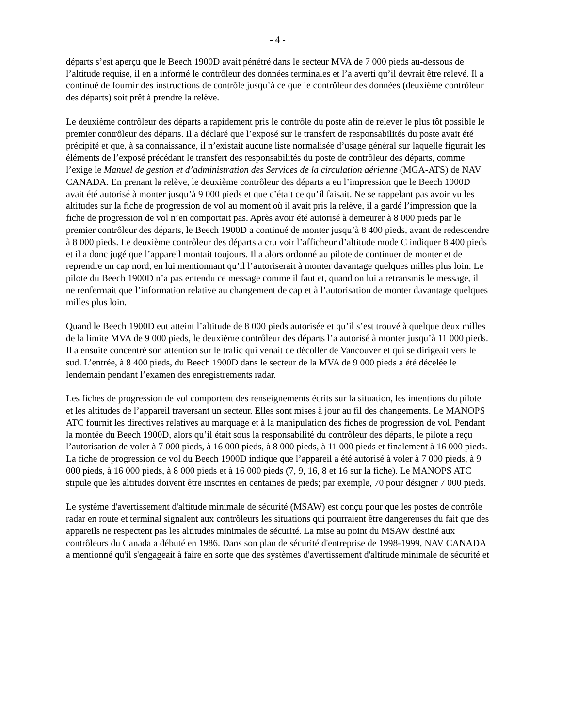- 4 -
départs s’est aperçu que le Beech 1900D avait pénétré dans le secteur MVA de 7 000 pieds au-dessous de l’altitude requise, il en a informé le contrôleur des données terminales et l’a averti qu’il devrait être relevé. Il a continué de fournir des instructions de contrôle jusqu’à ce que le contrôleur des données (deuxième contrôleur des départs) soit prêt à prendre la relève.
Le deuxième contrôleur des départs a rapidement pris le contrôle du poste afin de relever le plus tôt possible le premier contrôleur des départs. Il a déclaré que l’exposé sur le transfert de responsabilités du poste avait été précipité et que, à sa connaissance, il n’existait aucune liste normalisée d’usage général sur laquelle figurait les éléments de l’exposé précédant le transfert des responsabilités du poste de contrôleur des départs, comme l’exige le Manuel de gestion et d’administration des Services de la circulation aérienne (MGA-ATS) de NAV CANADA. En prenant la relève, le deuxième contrôleur des départs a eu l’impression que le Beech 1900D avait été autorisé à monter jusqu’à 9 000 pieds et que c’était ce qu’il faisait. Ne se rappelant pas avoir vu les altitudes sur la fiche de progression de vol au moment où il avait pris la relève, il a gardé l’impression que la fiche de progression de vol n’en comportait pas. Après avoir été autorisé à demeurer à 8 000 pieds par le premier contrôleur des départs, le Beech 1900D a continué de monter jusqu’à 8 400 pieds, avant de redescendre à 8 000 pieds. Le deuxième contrôleur des départs a cru voir l’afficheur d’altitude mode C indiquer 8 400 pieds et il a donc jugé que l’appareil montait toujours. Il a alors ordonné au pilote de continuer de monter et de reprendre un cap nord, en lui mentionnant qu’il l’autoriserait à monter davantage quelques milles plus loin. Le pilote du Beech 1900D n’a pas entendu ce message comme il faut et, quand on lui a retransmis le message, il ne renfermait que l’information relative au changement de cap et à l’autorisation de monter davantage quelques milles plus loin.
Quand le Beech 1900D eut atteint l’altitude de 8 000 pieds autorisée et qu’il s’est trouvé à quelque deux milles de la limite MVA de 9 000 pieds, le deuxième contrôleur des départs l’a autorisé à monter jusqu’à 11 000 pieds. Il a ensuite concentré son attention sur le trafic qui venait de décoller de Vancouver et qui se dirigeait vers le sud. L’entrée, à 8 400 pieds, du Beech 1900D dans le secteur de la MVA de 9 000 pieds a été décelée le lendemain pendant l’examen des enregistrements radar.
Les fiches de progression de vol comportent des renseignements écrits sur la situation, les intentions du pilote et les altitudes de l’appareil traversant un secteur. Elles sont mises à jour au fil des changements. Le MANOPS ATC fournit les directives relatives au marquage et à la manipulation des fiches de progression de vol. Pendant la montée du Beech 1900D, alors qu’il était sous la responsabilité du contrôleur des départs, le pilote a reçu l’autorisation de voler à 7 000 pieds, à 16 000 pieds, à 8 000 pieds, à 11 000 pieds et finalement à 16 000 pieds. La fiche de progression de vol du Beech 1900D indique que l’appareil a été autorisé à voler à 7 000 pieds, à 9 000 pieds, à 16 000 pieds, à 8 000 pieds et à 16 000 pieds (7, 9, 16, 8 et 16 sur la fiche). Le MANOPS ATC stipule que les altitudes doivent être inscrites en centaines de pieds; par exemple, 70 pour désigner 7 000 pieds.
Le système d'avertissement d'altitude minimale de sécurité (MSAW) est conçu pour que les postes de contrôle radar en route et terminal signalent aux contrôleurs les situations qui pourraient être dangereuses du fait que des appareils ne respectent pas les altitudes minimales de sécurité. La mise au point du MSAW destiné aux contrôleurs du Canada a débuté en 1986. Dans son plan de sécurité d'entreprise de 1998-1999, NAV CANADA a mentionné qu'il s'engageait à faire en sorte que des systèmes d'avertissement d'altitude minimale de sécurité et